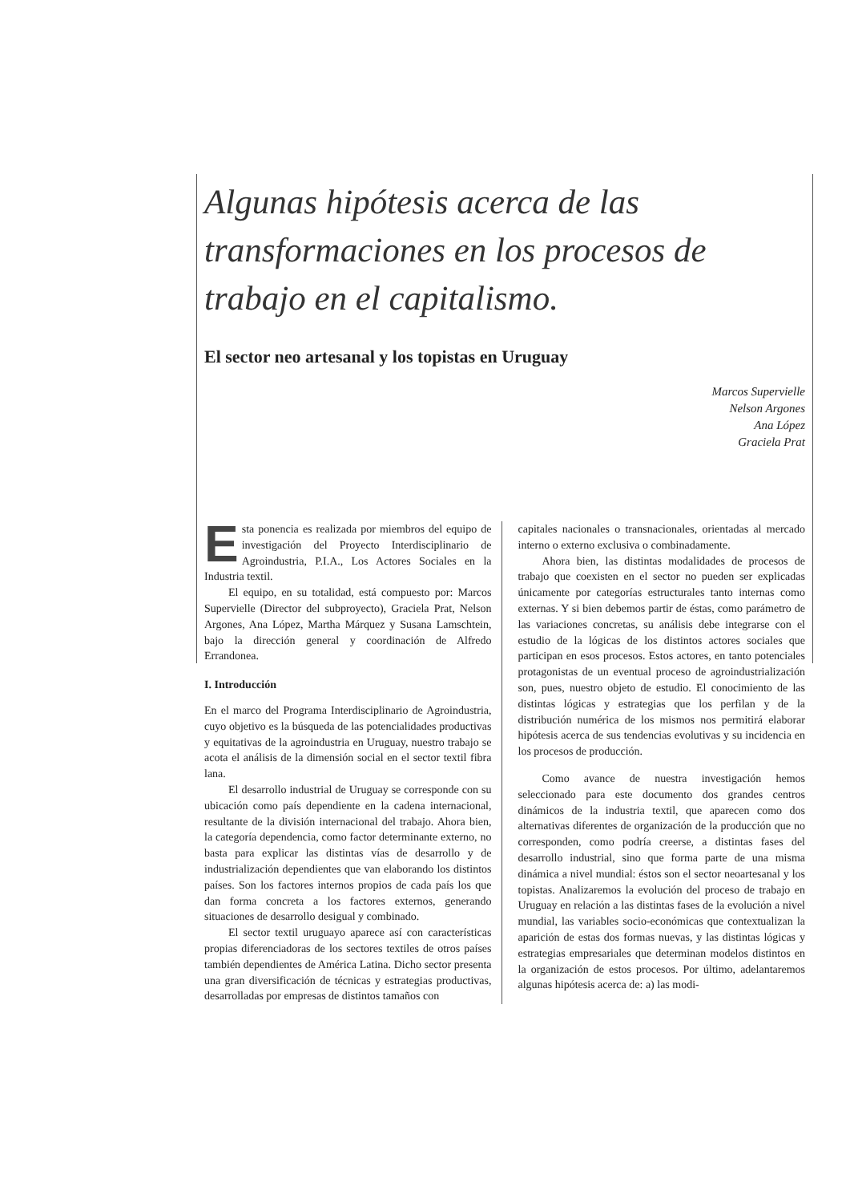Algunas hipótesis acerca de las transformaciones en los procesos de trabajo en el capitalismo.
El sector neo artesanal y los topistas en Uruguay
Marcos Supervielle
Nelson Argones
Ana López
Graciela Prat
Esta ponencia es realizada por miembros del equipo de investigación del Proyecto Interdisciplinario de Agroindustria, P.I.A., Los Actores Sociales en la Industria textil.
El equipo, en su totalidad, está compuesto por: Marcos Supervielle (Director del subproyecto), Graciela Prat, Nelson Argones, Ana López, Martha Márquez y Susana Lamschtein, bajo la dirección general y coordinación de Alfredo Errandonea.
I. Introducción
En el marco del Programa Interdisciplinario de Agroindustria, cuyo objetivo es la búsqueda de las potencialidades productivas y equitativas de la agroindustria en Uruguay, nuestro trabajo se acota el análisis de la dimensión social en el sector textil fibra lana.
El desarrollo industrial de Uruguay se corresponde con su ubicación como país dependiente en la cadena internacional, resultante de la división internacional del trabajo. Ahora bien, la categoría dependencia, como factor determinante externo, no basta para explicar las distintas vías de desarrollo y de industrialización dependientes que van elaborando los distintos países. Son los factores internos propios de cada país los que dan forma concreta a los factores externos, generando situaciones de desarrollo desigual y combinado.
El sector textil uruguayo aparece así con características propias diferenciadoras de los sectores textiles de otros países también dependientes de América Latina. Dicho sector presenta una gran diversificación de técnicas y estrategias productivas, desarrolladas por empresas de distintos tamaños con
capitales nacionales o transnacionales, orientadas al mercado interno o externo exclusiva o combinadamente.
Ahora bien, las distintas modalidades de procesos de trabajo que coexisten en el sector no pueden ser explicadas únicamente por categorías estructurales tanto internas como externas. Y si bien debemos partir de éstas, como parámetro de las variaciones concretas, su análisis debe integrarse con el estudio de la lógicas de los distintos actores sociales que participan en esos procesos. Estos actores, en tanto potenciales protagonistas de un eventual proceso de agroindustrialización son, pues, nuestro objeto de estudio. El conocimiento de las distintas lógicas y estrategias que los perfilan y de la distribución numérica de los mismos nos permitirá elaborar hipótesis acerca de sus tendencias evolutivas y su incidencia en los procesos de producción.
Como avance de nuestra investigación hemos seleccionado para este documento dos grandes centros dinámicos de la industria textil, que aparecen como dos alternativas diferentes de organización de la producción que no corresponden, como podría creerse, a distintas fases del desarrollo industrial, sino que forma parte de una misma dinámica a nivel mundial: éstos son el sector neoartesanal y los topistas. Analizaremos la evolución del proceso de trabajo en Uruguay en relación a las distintas fases de la evolución a nivel mundial, las variables socio-económicas que contextualizan la aparición de estas dos formas nuevas, y las distintas lógicas y estrategias empresariales que determinan modelos distintos en la organización de estos procesos. Por último, adelantaremos algunas hipótesis acerca de: a) las modi-